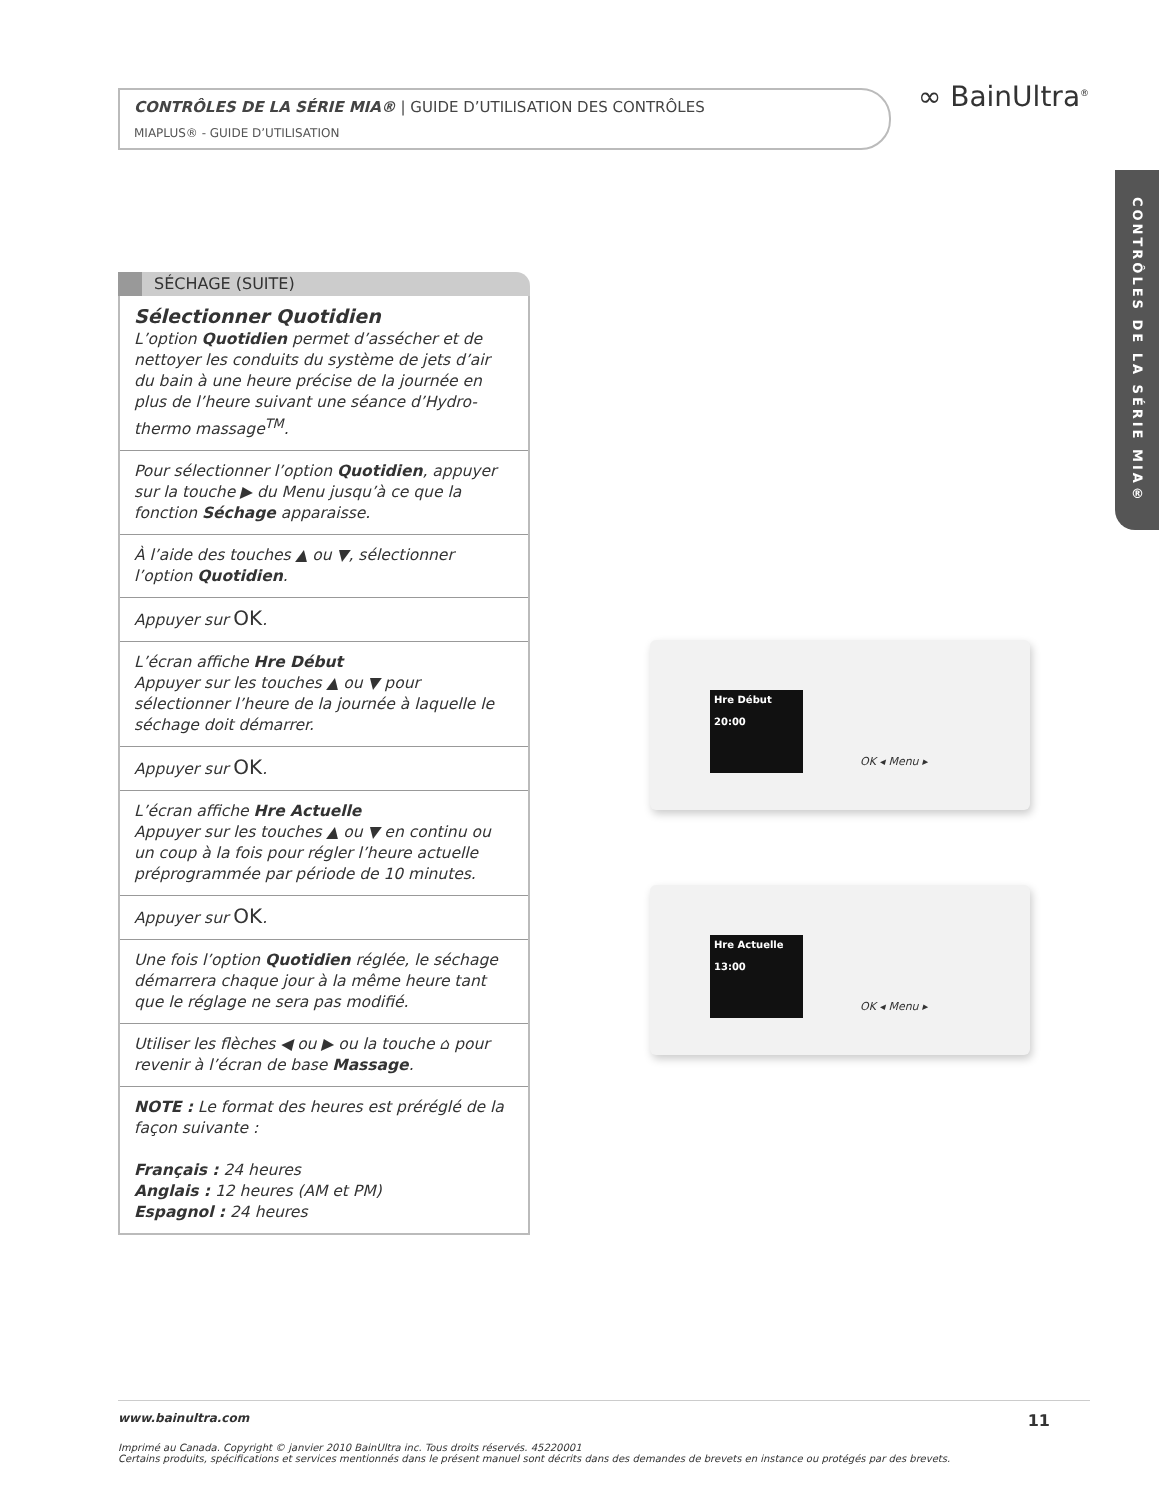CONTRÔLES DE LA SÉRIE MIA® | GUIDE D’UTILISATION DES CONTRÔLES
MIAPLUS® - GUIDE D’UTILISATION
∞ BainUltra<sup>®</sup>
CONTRÔLES DE LA SÉRIE MIA®
SÉCHAGE (SUITE)
Sélectionner Quotidien
L’option Quotidien permet d’assécher et de nettoyer les conduits du système de jets d’air du bain à une heure précise de la journée en plus de l’heure suivant une séance d’Hydro-thermo massage<sup>TM</sup>.
Pour sélectionner l’option Quotidien, appuyer sur la touche ▶ du Menu jusqu’à ce que la fonction Séchage apparaisse.
À l’aide des touches ▲ ou ▼, sélectionner l’option Quotidien.
Appuyer sur OK.
L’écran affiche Hre Début
Appuyer sur les touches ▲ ou ▼ pour sélectionner l’heure de la journée à laquelle le séchage doit démarrer.
Appuyer sur OK.
L’écran affiche Hre Actuelle
Appuyer sur les touches ▲ ou ▼ en continu ou un coup à la fois pour régler l’heure actuelle préprogrammée par période de 10 minutes.
Appuyer sur OK.
Une fois l’option Quotidien réglée, le séchage démarrera chaque jour à la même heure tant que le réglage ne sera pas modifié.
Utiliser les flèches ◀ ou ▶ ou la touche ⌂ pour revenir à l’écran de base Massage.
NOTE : Le format des heures est préréglé de la façon suivante :
Français : 24 heures
Anglais : 12 heures (AM et PM)
Espagnol : 24 heures
Hre Début
20:00
OK ◂ Menu ▸
Hre Actuelle
13:00
OK ◂ Menu ▸
www.bainultra.com 11
Imprimé au Canada. Copyright © janvier 2010 BainUltra inc. Tous droits réservés. 45220001
Certains produits, spécifications et services mentionnés dans le présent manuel sont décrits dans des demandes de brevets en instance ou protégés par des brevets.